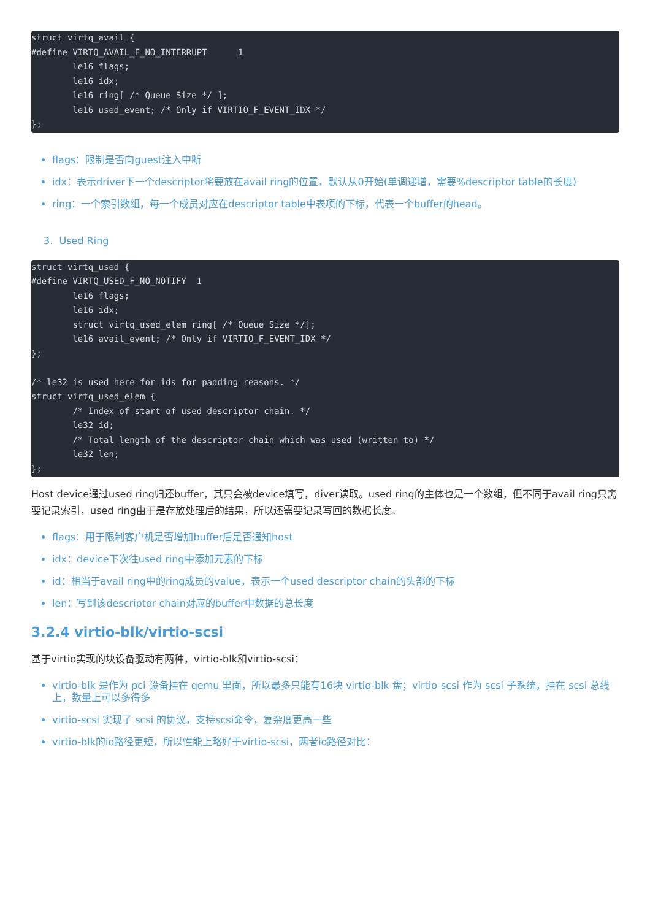struct virtq_avail {
#define VIRTQ_AVAIL_F_NO_INTERRUPT      1
        le16 flags;
        le16 idx;
        le16 ring[ /* Queue Size */ ];
        le16 used_event; /* Only if VIRTIO_F_EVENT_IDX */
};
flags：限制是否向guest注入中断
idx：表示driver下一个descriptor将要放在avail ring的位置，默认从0开始(单调递增，需要%descriptor table的长度)
ring：一个索引数组，每一个成员对应在descriptor table中表项的下标，代表一个buffer的head。
3. Used Ring
struct virtq_used {
#define VIRTQ_USED_F_NO_NOTIFY  1
        le16 flags;
        le16 idx;
        struct virtq_used_elem ring[ /* Queue Size */];
        le16 avail_event; /* Only if VIRTIO_F_EVENT_IDX */
};

/* le32 is used here for ids for padding reasons. */
struct virtq_used_elem {
        /* Index of start of used descriptor chain. */
        le32 id;
        /* Total length of the descriptor chain which was used (written to) */
        le32 len;
};
Host device通过used ring归还buffer，其只会被device填写，diver读取。used ring的主体也是一个数组，但不同于avail ring只需要记录索引，used ring由于是存放处理后的结果，所以还需要记录写回的数据长度。
flags：用于限制客户机是否增加buffer后是否通知host
idx：device下次往used ring中添加元素的下标
id：相当于avail ring中的ring成员的value，表示一个used descriptor chain的头部的下标
len：写到该descriptor chain对应的buffer中数据的总长度
3.2.4 virtio-blk/virtio-scsi
基于virtio实现的块设备驱动有两种，virtio-blk和virtio-scsi：
virtio-blk 是作为 pci 设备挂在 qemu 里面，所以最多只能有16块 virtio-blk 盘；virtio-scsi 作为 scsi 子系统，挂在 scsi 总线上，数量上可以多得多
virtio-scsi 实现了 scsi 的协议，支持scsi命令，复杂度更高一些
virtio-blk的io路径更短，所以性能上略好于virtio-scsi，两者io路径对比：